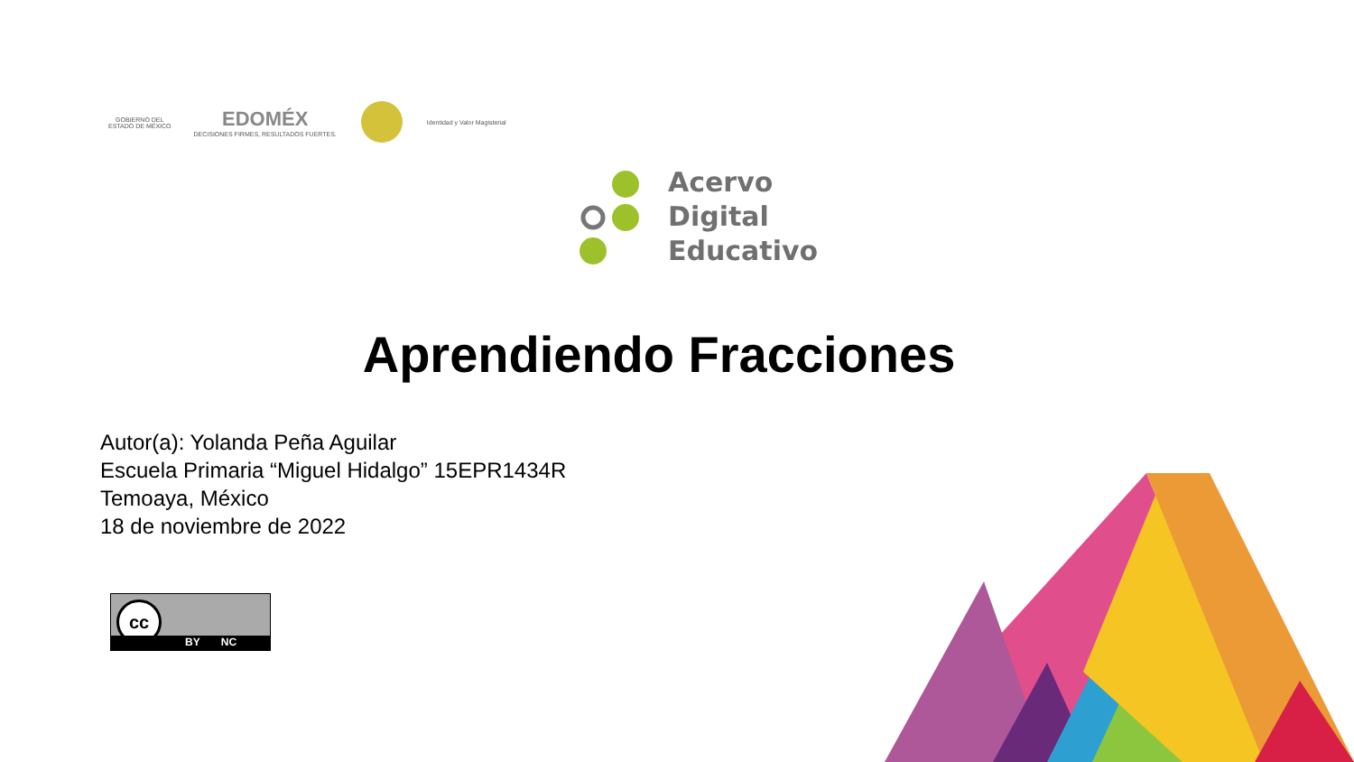GOBIERNO DEL
ESTADO DE MÉXICO
EDOMÉX
DECISIONES FIRMES, RESULTADOS FUERTES.
Identidad y Valor Magisterial
Acervo
Digital
Educativo
Aprendiendo Fracciones
Autor(a): Yolanda Peña Aguilar
Escuela Primaria “Miguel Hidalgo” 15EPR1434R
Temoaya, México
18 de noviembre de 2022
cc
BY NC